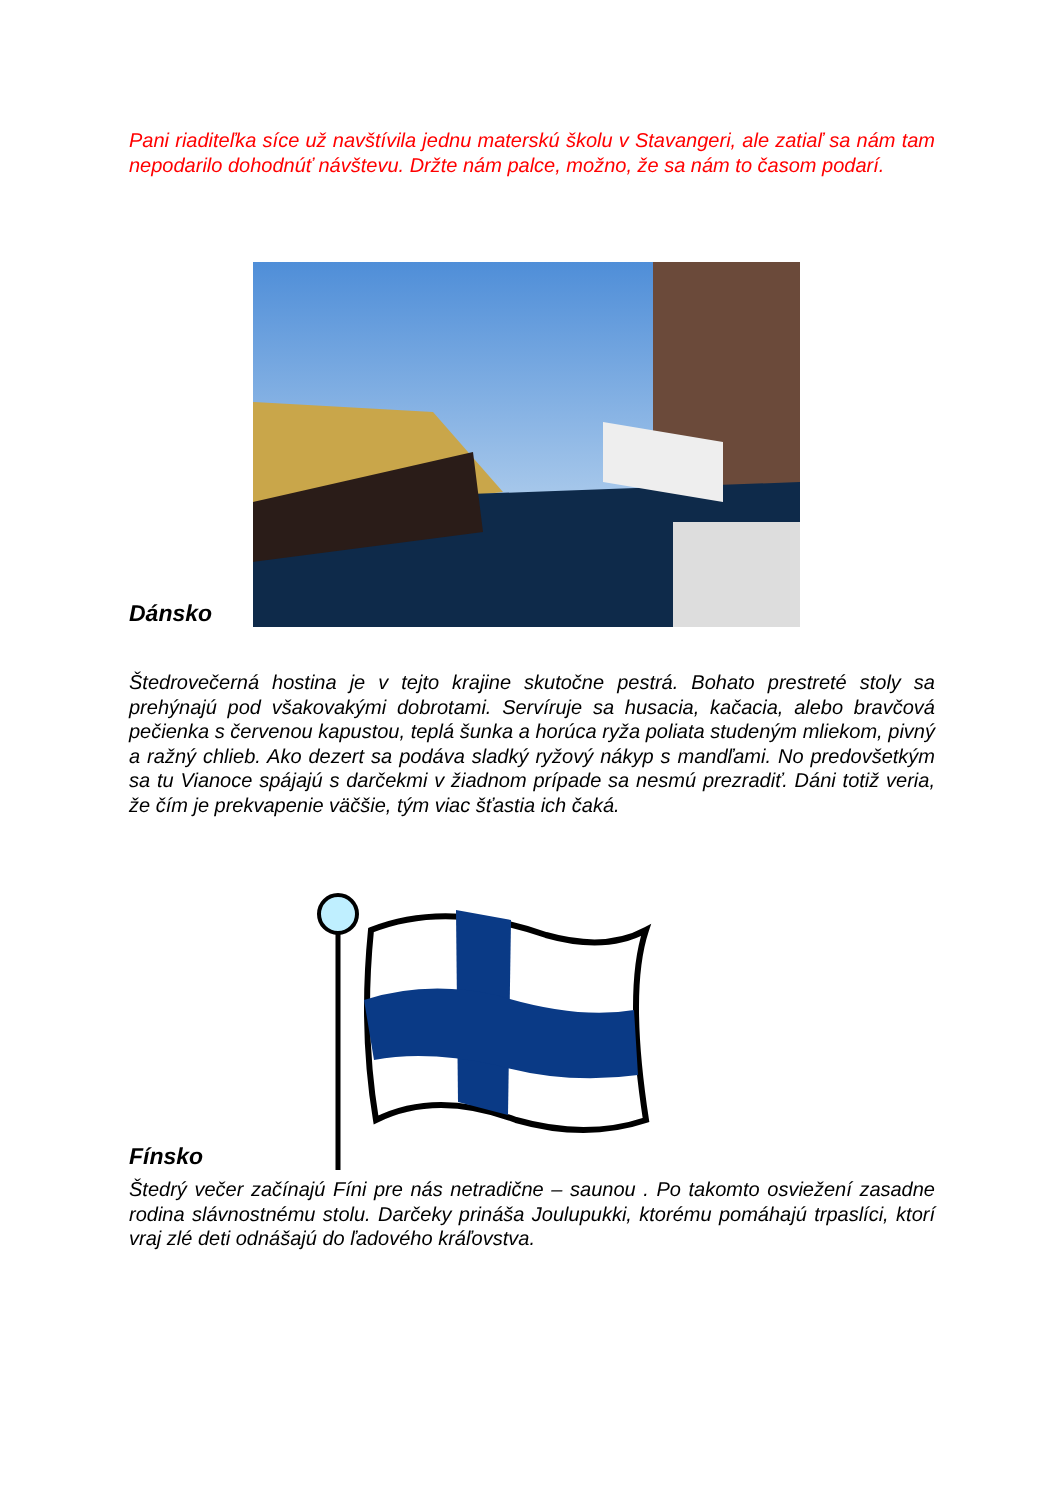Pani riaditeľka síce už navštívila jednu materskú školu v Stavangeri, ale zatiaľ sa nám tam nepodarilo dohodnúť návštevu. Držte nám palce, možno, že sa nám to časom podarí.
Dánsko
Štedrovečerná hostina je v tejto krajine skutočne pestrá. Bohato prestreté stoly sa prehýnajú pod všakovakými dobrotami. Servíruje sa husacia, kačacia, alebo bravčová pečienka s červenou kapustou, teplá šunka a horúca ryža poliata studeným mliekom, pivný a ražný chlieb. Ako dezert sa podáva sladký ryžový nákyp s mandľami. No predovšetkým sa tu Vianoce spájajú s darčekmi v žiadnom prípade sa nesmú prezradiť. Dáni totiž veria, že čím je prekvapenie väčšie, tým viac šťastia ich čaká.
Fínsko
Štedrý večer začínajú Fíni pre nás netradične – saunou . Po takomto osviežení zasadne rodina slávnostnému stolu. Darčeky prináša Joulupukki, ktorému pomáhajú trpaslíci, ktorí vraj zlé deti odnášajú do ľadového kráľovstva.